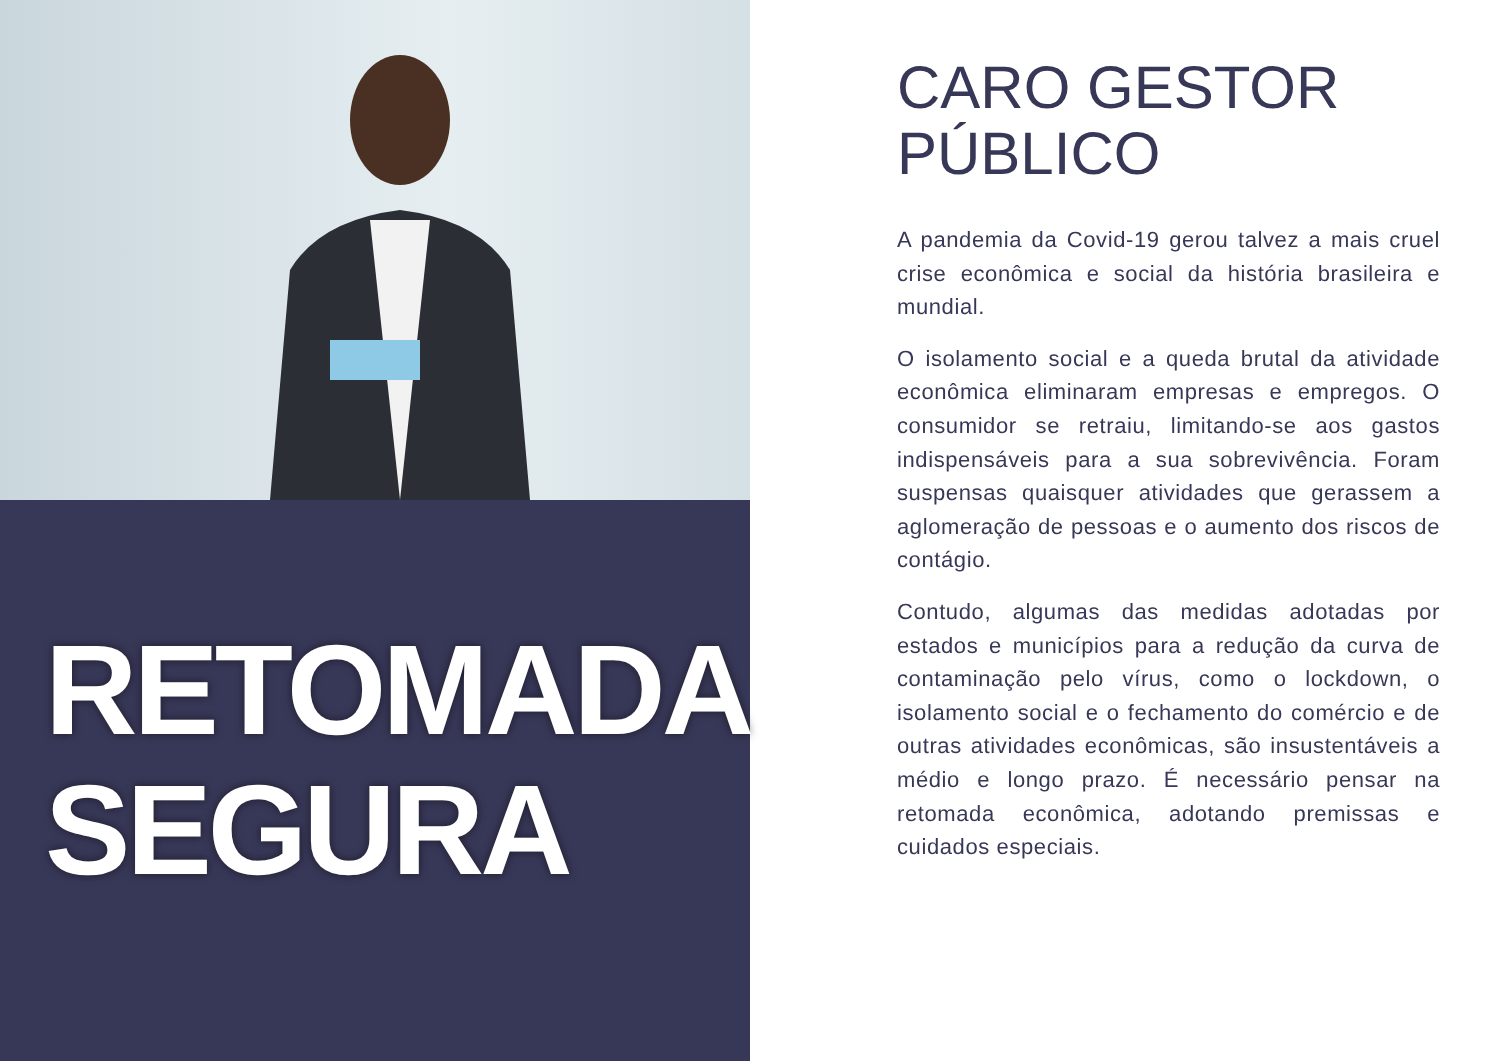RETOMADA
SEGURA
CARO GESTOR
PÚBLICO
A pandemia da Covid-19 gerou talvez a mais cruel crise econômica e social da história brasileira e mundial.
O isolamento social e a queda brutal da atividade econômica eliminaram empresas e empregos. O consumidor se retraiu, limitando-se aos gastos indispensáveis para a sua sobrevivência. Foram suspensas quaisquer atividades que gerassem a aglomeração de pessoas e o aumento dos riscos de contágio.
Contudo, algumas das medidas adotadas por estados e municípios para a redução da curva de contaminação pelo vírus, como o lockdown, o isolamento social e o fechamento do comércio e de outras atividades econômicas, são insustentáveis a médio e longo prazo. É necessário pensar na retomada econômica, adotando premissas e cuidados especiais.